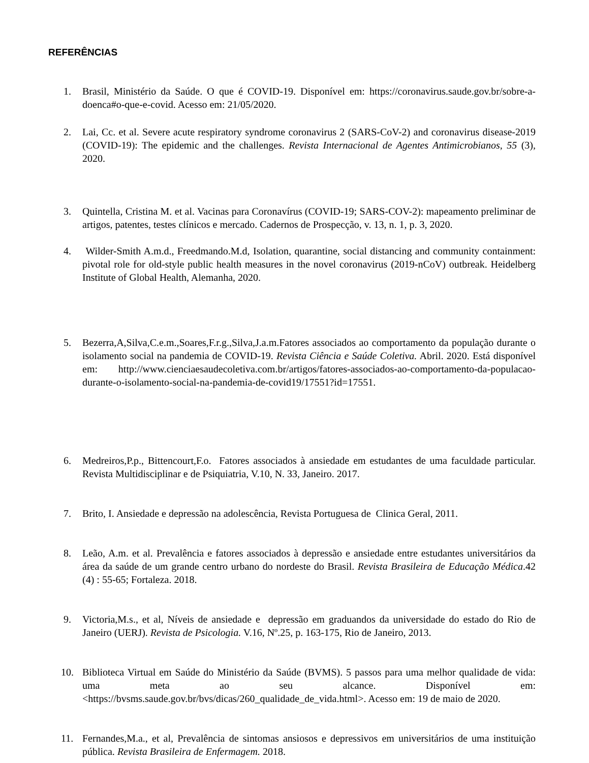REFERÊNCIAS
1. Brasil, Ministério da Saúde. O que é COVID-19. Disponível em: https://coronavirus.saude.gov.br/sobre-a-doenca#o-que-e-covid. Acesso em: 21/05/2020.
2. Lai, Cc. et al. Severe acute respiratory syndrome coronavirus 2 (SARS-CoV-2) and coronavirus disease-2019 (COVID-19): The epidemic and the challenges. Revista Internacional de Agentes Antimicrobianos, 55 (3), 2020.
3. Quintella, Cristina M. et al. Vacinas para Coronavírus (COVID-19; SARS-COV-2): mapeamento preliminar de artigos, patentes, testes clínicos e mercado. Cadernos de Prospecção, v. 13, n. 1, p. 3, 2020.
4. Wilder-Smith A.m.d., Freedmando.M.d, Isolation, quarantine, social distancing and community containment: pivotal role for old-style public health measures in the novel coronavirus (2019-nCoV) outbreak. Heidelberg Institute of Global Health, Alemanha, 2020.
5. Bezerra,A,Silva,C.e.m.,Soares,F.r.g.,Silva,J.a.m.Fatores associados ao comportamento da população durante o isolamento social na pandemia de COVID-19. Revista Ciência e Saúde Coletiva. Abril. 2020. Está disponível em: http://www.cienciaesaudecoletiva.com.br/artigos/fatores-associados-ao-comportamento-da-populacao-durante-o-isolamento-social-na-pandemia-de-covid19/17551?id=17551.
6. Medreiros,P.p., Bittencourt,F.o. Fatores associados à ansiedade em estudantes de uma faculdade particular. Revista Multidisciplinar e de Psiquiatria, V.10, N. 33, Janeiro. 2017.
7. Brito, I. Ansiedade e depressão na adolescência, Revista Portuguesa de Clinica Geral, 2011.
8. Leão, A.m. et al. Prevalência e fatores associados à depressão e ansiedade entre estudantes universitários da área da saúde de um grande centro urbano do nordeste do Brasil. Revista Brasileira de Educação Médica.42 (4) : 55-65; Fortaleza. 2018.
9. Victoria,M.s., et al, Níveis de ansiedade e depressão em graduandos da universidade do estado do Rio de Janeiro (UERJ). Revista de Psicologia. V.16, Nº.25, p. 163-175, Rio de Janeiro, 2013.
10. Biblioteca Virtual em Saúde do Ministério da Saúde (BVMS). 5 passos para uma melhor qualidade de vida: uma meta ao seu alcance. Disponível em: <https://bvsms.saude.gov.br/bvs/dicas/260_qualidade_de_vida.html>. Acesso em: 19 de maio de 2020.
11. Fernandes,M.a., et al, Prevalência de sintomas ansiosos e depressivos em universitários de uma instituição pública. Revista Brasileira de Enfermagem. 2018.